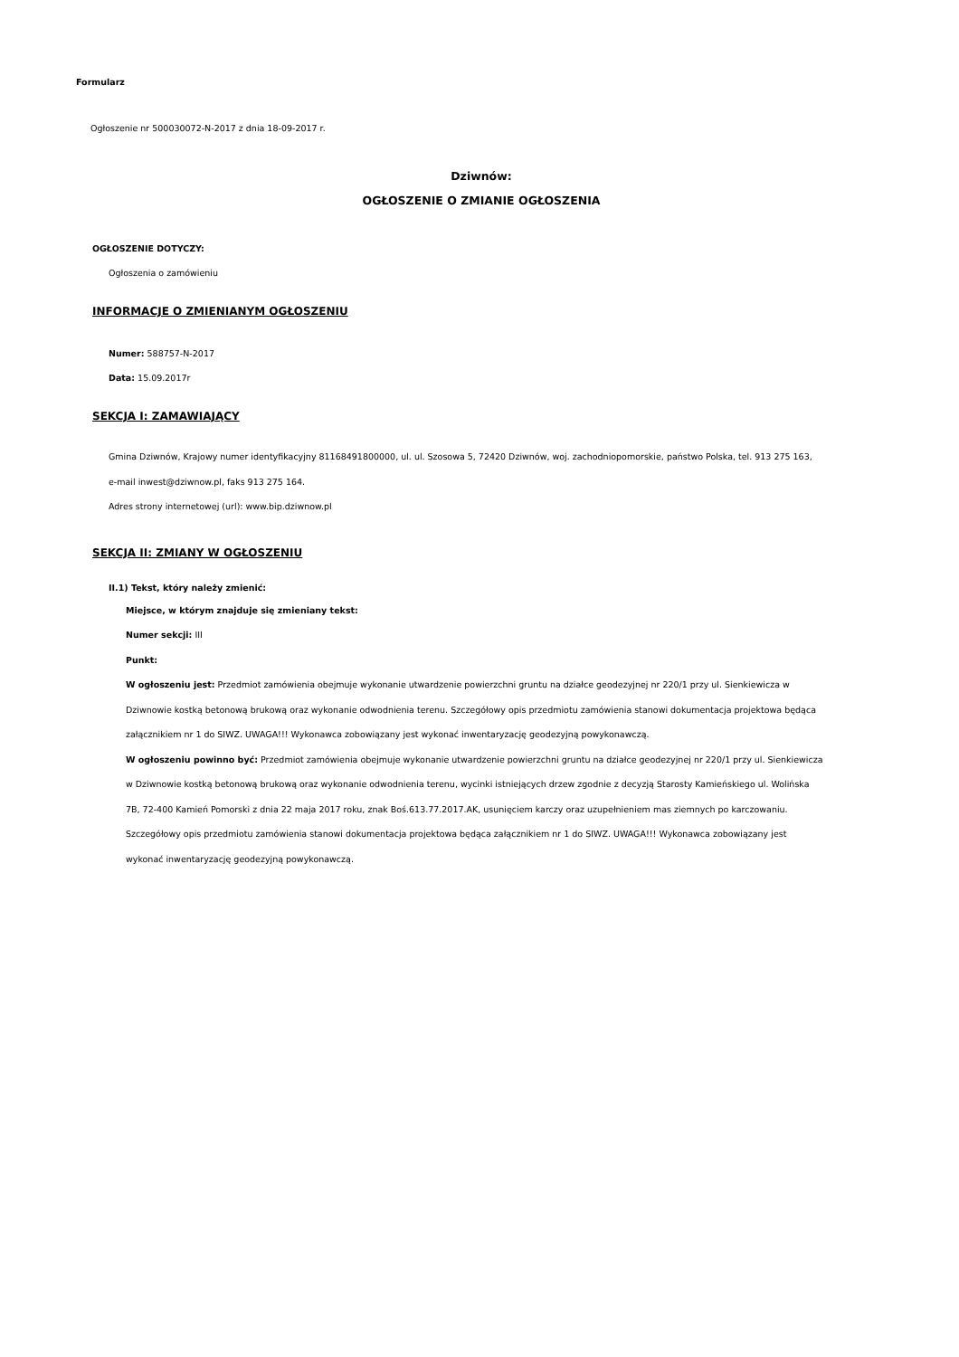Formularz
Ogłoszenie nr 500030072-N-2017 z dnia 18-09-2017 r.
Dziwnów:
OGŁOSZENIE O ZMIANIE OGŁOSZENIA
OGŁOSZENIE DOTYCZY:
Ogłoszenia o zamówieniu
INFORMACJE O ZMIENIANYM OGŁOSZENIU
Numer: 588757-N-2017
Data: 15.09.2017r
SEKCJA I: ZAMAWIAJĄCY
Gmina Dziwnów, Krajowy numer identyfikacyjny 81168491800000, ul. ul. Szosowa 5, 72420 Dziwnów, woj. zachodniopomorskie, państwo Polska, tel. 913 275 163, e-mail inwest@dziwnow.pl, faks 913 275 164.
Adres strony internetowej (url): www.bip.dziwnow.pl
SEKCJA II: ZMIANY W OGŁOSZENIU
II.1) Tekst, który należy zmienić:
Miejsce, w którym znajduje się zmieniany tekst:
Numer sekcji: III
Punkt:
W ogłoszeniu jest: Przedmiot zamówienia obejmuje wykonanie utwardzenie powierzchni gruntu na działce geodezyjnej nr 220/1 przy ul. Sienkiewicza w Dziwnowie kostką betonową brukową oraz wykonanie odwodnienia terenu. Szczegółowy opis przedmiotu zamówienia stanowi dokumentacja projektowa będąca załącznikiem nr 1 do SIWZ. UWAGA!!! Wykonawca zobowiązany jest wykonać inwentaryzację geodezyjną powykonawczą.
W ogłoszeniu powinno być: Przedmiot zamówienia obejmuje wykonanie utwardzenie powierzchni gruntu na działce geodezyjnej nr 220/1 przy ul. Sienkiewicza w Dziwnowie kostką betonową brukową oraz wykonanie odwodnienia terenu, wycinki istniejących drzew zgodnie z decyzją Starosty Kamieńskiego ul. Wolińska 7B, 72-400 Kamień Pomorski z dnia 22 maja 2017 roku, znak Boś.613.77.2017.AK, usunięciem karczy oraz uzupełnieniem mas ziemnych po karczowaniu. Szczegółowy opis przedmiotu zamówienia stanowi dokumentacja projektowa będąca załącznikiem nr 1 do SIWZ. UWAGA!!! Wykonawca zobowiązany jest wykonać inwentaryzację geodezyjną powykonawczą.